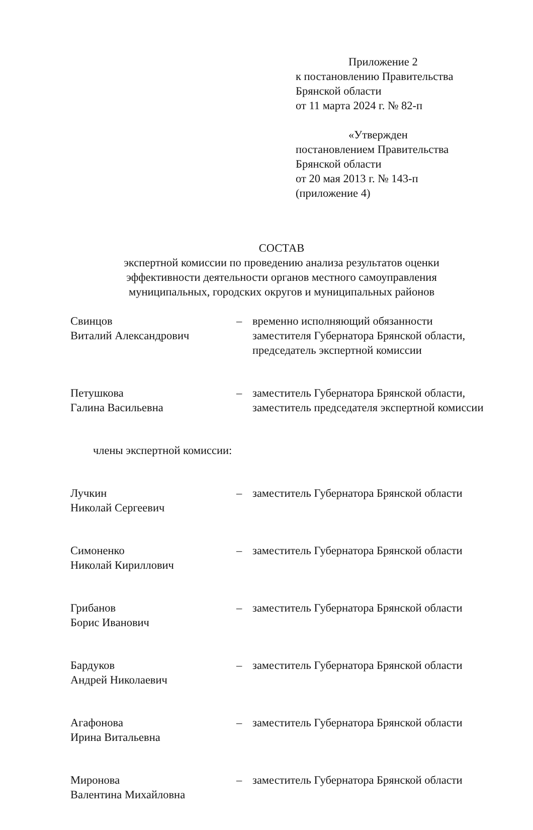Приложение 2
к постановлению Правительства
Брянской области
от 11 марта 2024 г. № 82-п
«Утвержден
постановлением Правительства
Брянской области
от 20 мая 2013 г. № 143-п
(приложение 4)
СОСТАВ
экспертной комиссии по проведению анализа результатов оценки
эффективности деятельности органов местного самоуправления
муниципальных, городских округов и муниципальных районов
| Свинцов Виталий Александрович | – | временно исполняющий обязанности заместителя Губернатора Брянской области, председатель экспертной комиссии |
| Петушкова Галина Васильевна | – | заместитель Губернатора Брянской области, заместитель председателя экспертной комиссии |
| члены экспертной комиссии: | | |
| Лучкин Николай Сергеевич | – | заместитель Губернатора Брянской области |
| Симоненко Николай Кириллович | – | заместитель Губернатора Брянской области |
| Грибанов Борис Иванович | – | заместитель Губернатора Брянской области |
| Бардуков Андрей Николаевич | – | заместитель Губернатора Брянской области |
| Агафонова Ирина Витальевна | – | заместитель Губернатора Брянской области |
| Миронова Валентина Михайловна | – | заместитель Губернатора Брянской области |